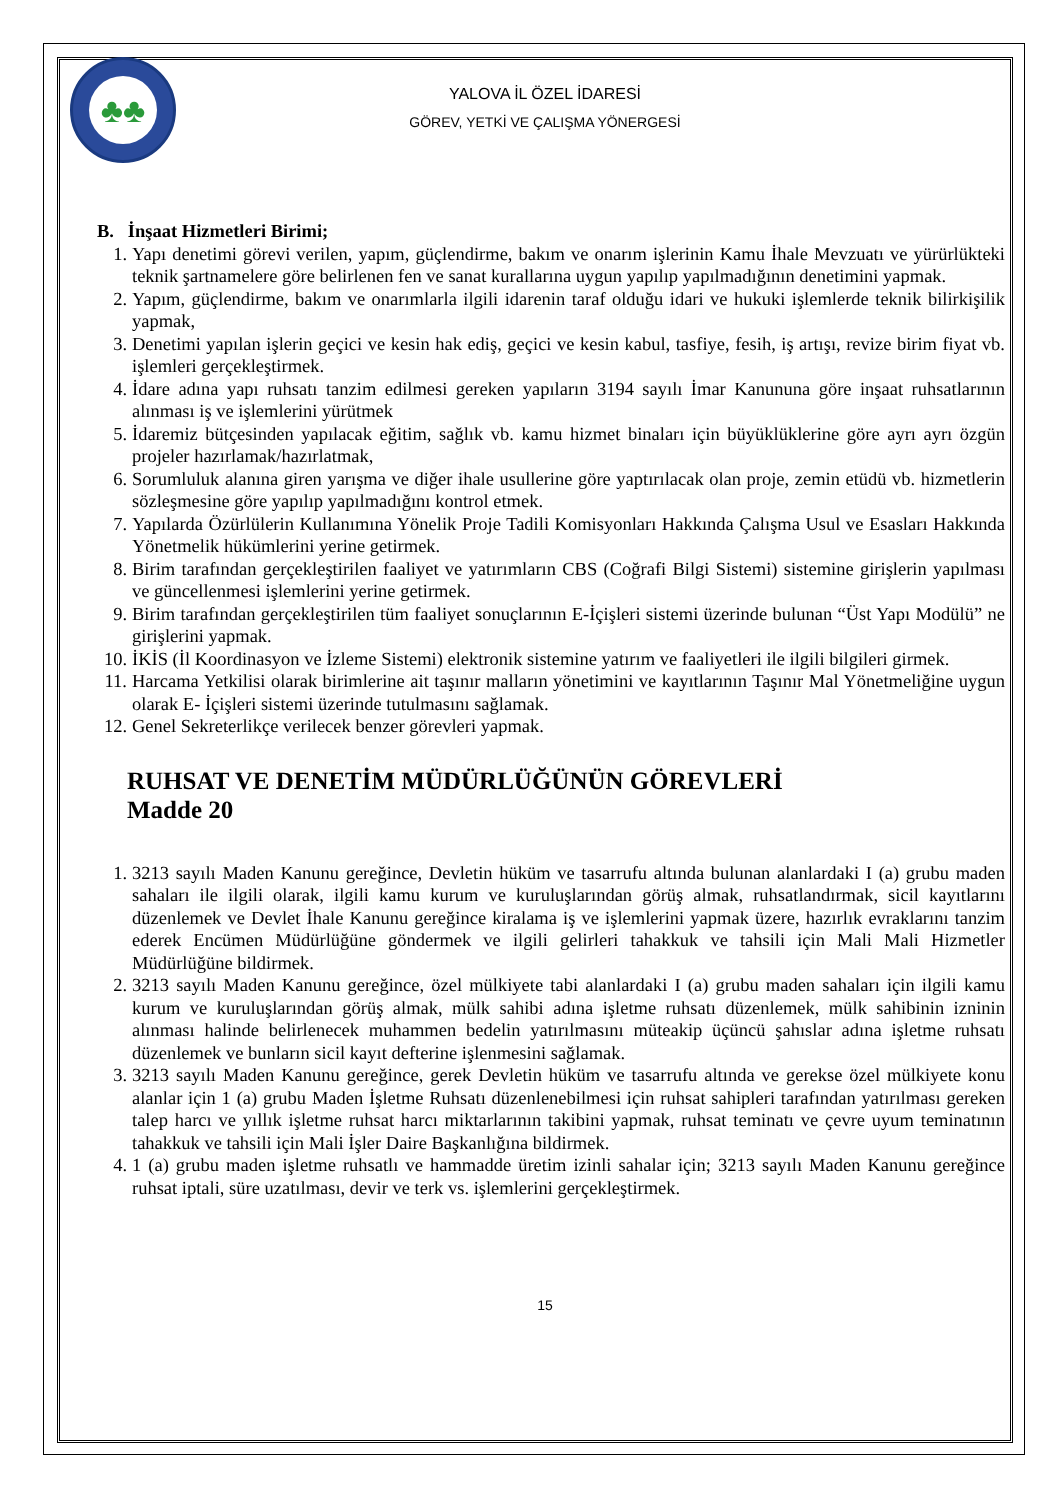♣♣
YALOVA İL ÖZEL İDARESİ
GÖREV, YETKİ VE ÇALIŞMA YÖNERGESİ
B. İnşaat Hizmetleri Birimi;
1. Yapı denetimi görevi verilen, yapım, güçlendirme, bakım ve onarım işlerinin Kamu İhale Mevzuatı ve yürürlükteki teknik şartnamelere göre belirlenen fen ve sanat kurallarına uygun yapılıp yapılmadığının denetimini yapmak.
2. Yapım, güçlendirme, bakım ve onarımlarla ilgili idarenin taraf olduğu idari ve hukuki işlemlerde teknik bilirkişilik yapmak,
3. Denetimi yapılan işlerin geçici ve kesin hak ediş, geçici ve kesin kabul, tasfiye, fesih, iş artışı, revize birim fiyat vb. işlemleri gerçekleştirmek.
4. İdare adına yapı ruhsatı tanzim edilmesi gereken yapıların 3194 sayılı İmar Kanununa göre inşaat ruhsatlarının alınması iş ve işlemlerini yürütmek
5. İdaremiz bütçesinden yapılacak eğitim, sağlık vb. kamu hizmet binaları için büyüklüklerine göre ayrı ayrı özgün projeler hazırlamak/hazırlatmak,
6. Sorumluluk alanına giren yarışma ve diğer ihale usullerine göre yaptırılacak olan proje, zemin etüdü vb. hizmetlerin sözleşmesine göre yapılıp yapılmadığını kontrol etmek.
7. Yapılarda Özürlülerin Kullanımına Yönelik Proje Tadili Komisyonları Hakkında Çalışma Usul ve Esasları Hakkında Yönetmelik hükümlerini yerine getirmek.
8. Birim tarafından gerçekleştirilen faaliyet ve yatırımların CBS (Coğrafi Bilgi Sistemi) sistemine girişlerin yapılması ve güncellenmesi işlemlerini yerine getirmek.
9. Birim tarafından gerçekleştirilen tüm faaliyet sonuçlarının E-İçişleri sistemi üzerinde bulunan “Üst Yapı Modülü” ne girişlerini yapmak.
10. İKİS (İl Koordinasyon ve İzleme Sistemi) elektronik sistemine yatırım ve faaliyetleri ile ilgili bilgileri girmek.
11. Harcama Yetkilisi olarak birimlerine ait taşınır malların yönetimini ve kayıtlarının Taşınır Mal Yönetmeliğine uygun olarak E- İçişleri sistemi üzerinde tutulmasını sağlamak.
12. Genel Sekreterlikçe verilecek benzer görevleri yapmak.
RUHSAT VE DENETİM MÜDÜRLÜĞÜNÜN GÖREVLERİ
Madde 20
1. 3213 sayılı Maden Kanunu gereğince, Devletin hüküm ve tasarrufu altında bulunan alanlardaki I (a) grubu maden sahaları ile ilgili olarak, ilgili kamu kurum ve kuruluşlarından görüş almak, ruhsatlandırmak, sicil kayıtlarını düzenlemek ve Devlet İhale Kanunu gereğince kiralama iş ve işlemlerini yapmak üzere, hazırlık evraklarını tanzim ederek Encümen Müdürlüğüne göndermek ve ilgili gelirleri tahakkuk ve tahsili için Mali Mali Hizmetler Müdürlüğüne bildirmek.
2. 3213 sayılı Maden Kanunu gereğince, özel mülkiyete tabi alanlardaki I (a) grubu maden sahaları için ilgili kamu kurum ve kuruluşlarından görüş almak, mülk sahibi adına işletme ruhsatı düzenlemek, mülk sahibinin izninin alınması halinde belirlenecek muhammen bedelin yatırılmasını müteakip üçüncü şahıslar adına işletme ruhsatı düzenlemek ve bunların sicil kayıt defterine işlenmesini sağlamak.
3. 3213 sayılı Maden Kanunu gereğince, gerek Devletin hüküm ve tasarrufu altında ve gerekse özel mülkiyete konu alanlar için 1 (a) grubu Maden İşletme Ruhsatı düzenlenebilmesi için ruhsat sahipleri tarafından yatırılması gereken talep harcı ve yıllık işletme ruhsat harcı miktarlarının takibini yapmak, ruhsat teminatı ve çevre uyum teminatının tahakkuk ve tahsili için Mali İşler Daire Başkanlığına bildirmek.
4. 1 (a) grubu maden işletme ruhsatlı ve hammadde üretim izinli sahalar için; 3213 sayılı Maden Kanunu gereğince ruhsat iptali, süre uzatılması, devir ve terk vs. işlemlerini gerçekleştirmek.
15